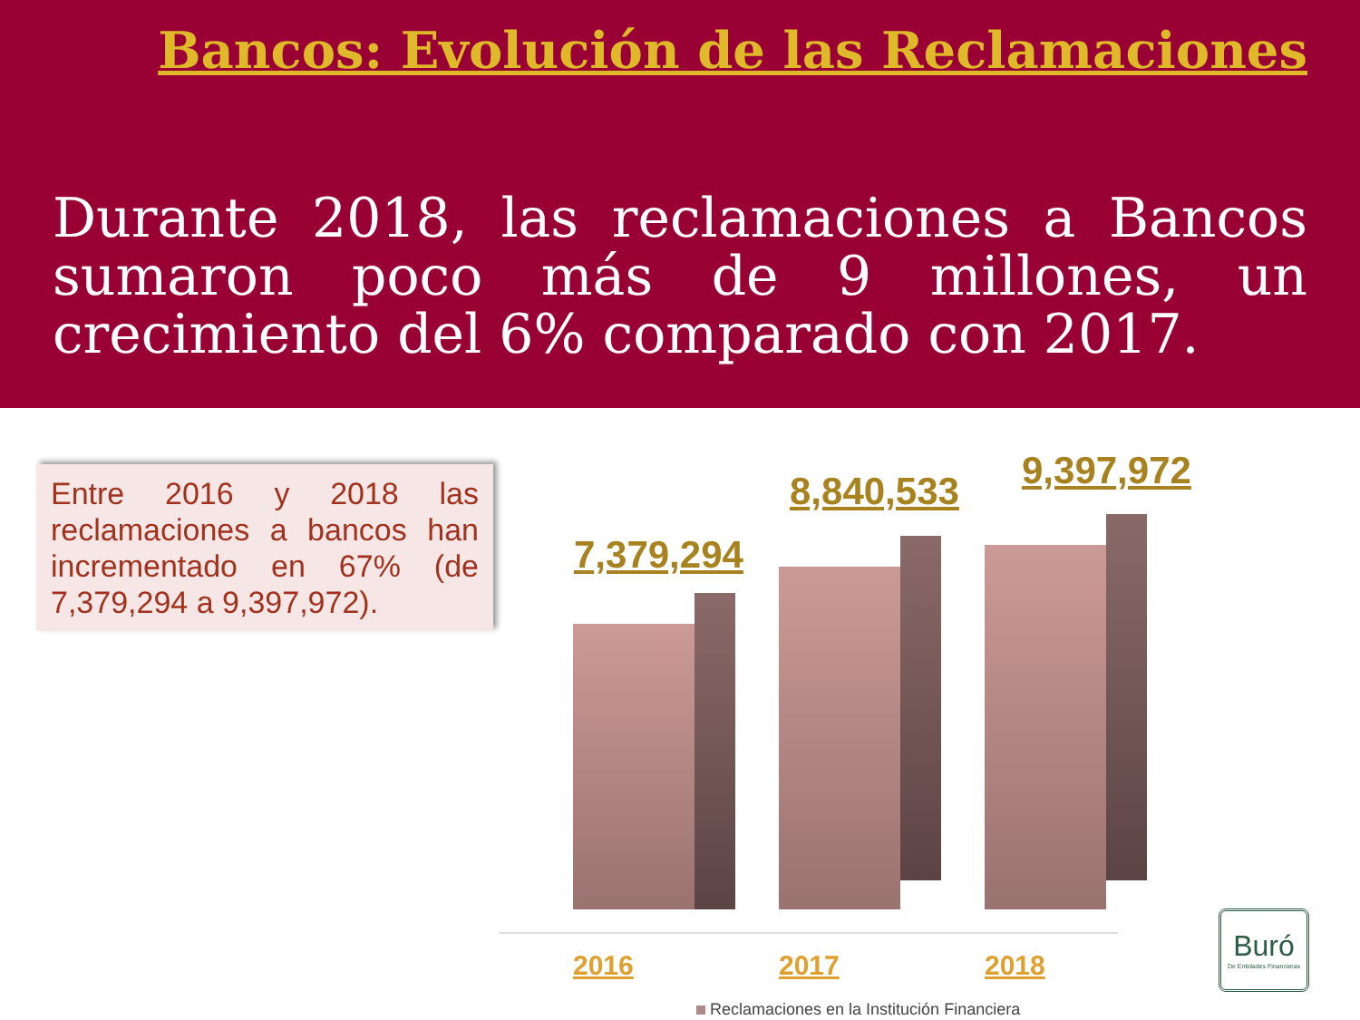Bancos: Evolución de las Reclamaciones
Durante 2018, las reclamaciones a Bancos sumaron poco más de 9 millones, un crecimiento del 6% comparado con 2017.
Entre 2016 y 2018 las reclamaciones a bancos han incrementado en 67% (de 7,379,294 a 9,397,972).
7,379,294
8,840,533 9,397,972
2016 2017 2018
Reclamaciones en la Institución Financiera
Buró
De Entidades Financieras